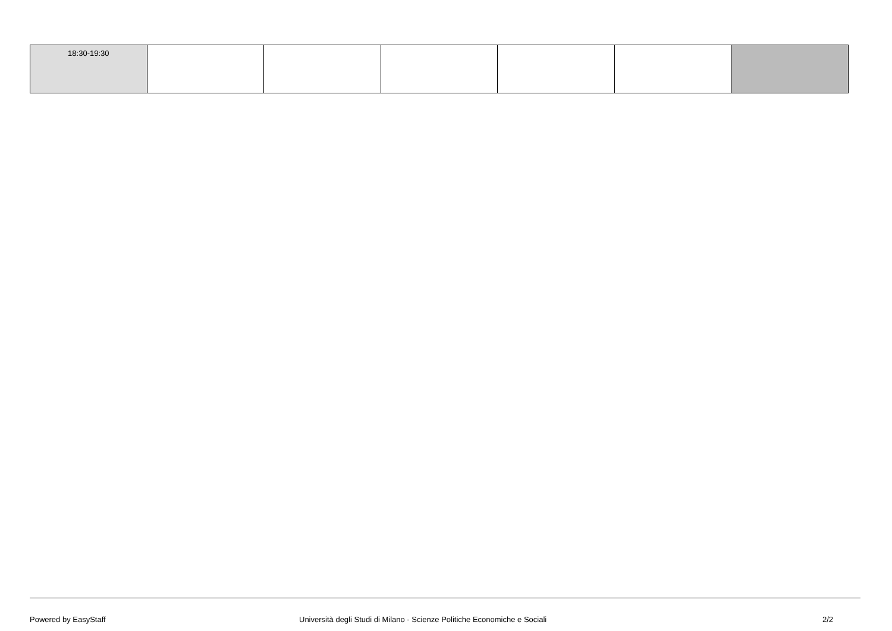| 18:30-19:30 | | | | | | |
Powered by EasyStaff Università degli Studi di Milano - Scienze Politiche Economiche e Sociali 2/2